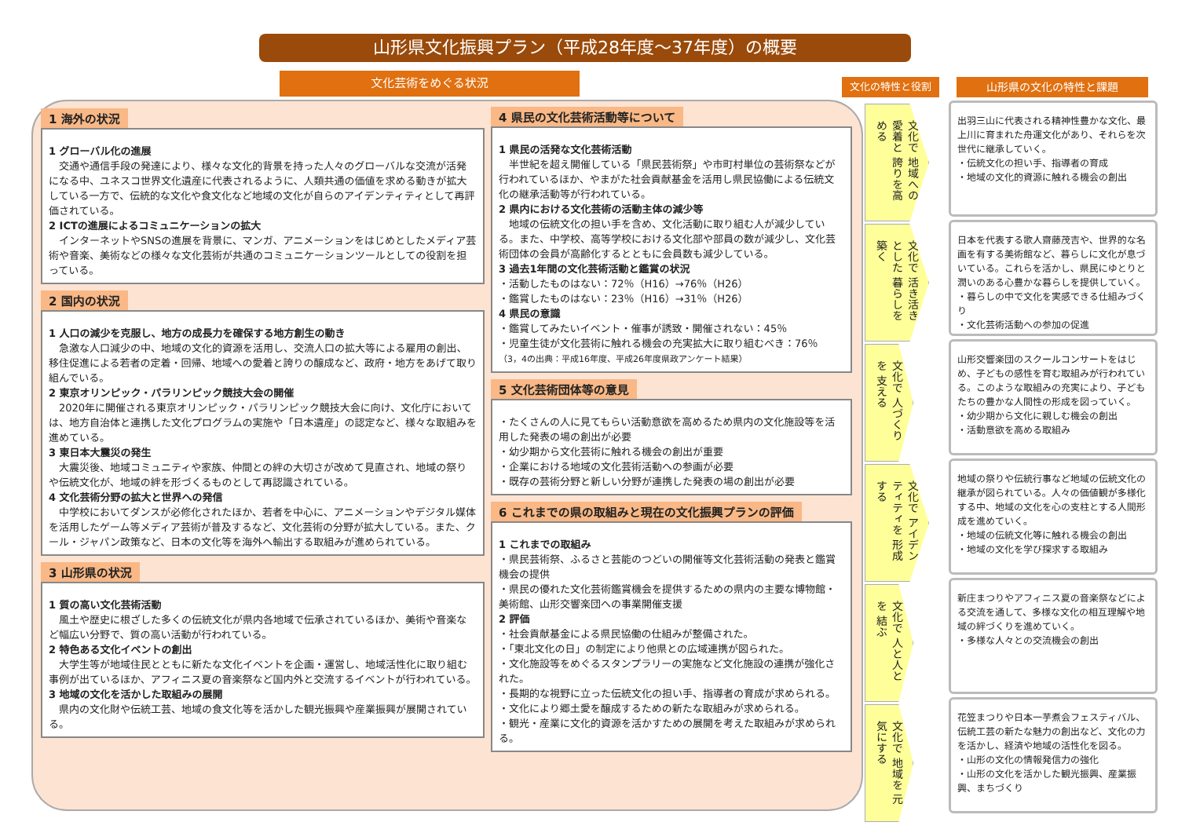山形県文化振興プラン（平成28年度～37年度）の概要
文化芸術をめぐる状況 文化の特性と役割 山形県の文化の特性と課題
1 海外の状況
1 グローバル化の進展
　交通や通信手段の発達により、様々な文化的背景を持った人々のグローバルな交流が活発になる中、ユネスコ世界文化遺産に代表されるように、人類共通の価値を求める動きが拡大している一方で、伝統的な文化や食文化など地域の文化が自らのアイデンティティとして再評価されている。
2 ICTの進展によるコミュニケーションの拡大
　インターネットやSNSの進展を背景に、マンガ、アニメーションをはじめとしたメディア芸術や音楽、美術などの様々な文化芸術が共通のコミュニケーションツールとしての役割を担っている。
2 国内の状況
1 人口の減少を克服し、地方の成長力を確保する地方創生の動き
　急激な人口減少の中、地域の文化的資源を活用し、交流人口の拡大等による雇用の創出、移住促進による若者の定着・回帰、地域への愛着と誇りの醸成など、政府・地方をあげて取り組んでいる。
2 東京オリンピック・パラリンピック競技大会の開催
　2020年に開催される東京オリンピック・パラリンピック競技大会に向け、文化庁においては、地方自治体と連携した文化プログラムの実施や「日本遺産」の認定など、様々な取組みを進めている。
3 東日本大震災の発生
　大震災後、地域コミュニティや家族、仲間との絆の大切さが改めて見直され、地域の祭りや伝統文化が、地域の絆を形づくるものとして再認識されている。
4 文化芸術分野の拡大と世界への発信
　中学校においてダンスが必修化されたほか、若者を中心に、アニメーションやデジタル媒体を活用したゲーム等メディア芸術が普及するなど、文化芸術の分野が拡大している。また、クール・ジャパン政策など、日本の文化等を海外へ輸出する取組みが進められている。
3 山形県の状況
1 質の高い文化芸術活動
　風土や歴史に根ざした多くの伝統文化が県内各地域で伝承されているほか、美術や音楽など幅広い分野で、質の高い活動が行われている。
2 特色ある文化イベントの創出
　大学生等が地域住民とともに新たな文化イベントを企画・運営し、地域活性化に取り組む事例が出ているほか、アフィニス夏の音楽祭など国内外と交流するイベントが行われている。
3 地域の文化を活かした取組みの展開
　県内の文化財や伝統工芸、地域の食文化等を活かした観光振興や産業振興が展開されている。
4 県民の文化芸術活動等について
1 県民の活発な文化芸術活動
　半世紀を超え開催している「県民芸術祭」や市町村単位の芸術祭などが行われているほか、やまがた社会貢献基金を活用し県民協働による伝統文化の継承活動等が行われている。
2 県内における文化芸術の活動主体の減少等
　地域の伝統文化の担い手を含め、文化活動に取り組む人が減少している。また、中学校、高等学校における文化部や部員の数が減少し、文化芸術団体の会員が高齢化するとともに会員数も減少している。
3 過去1年間の文化芸術活動と鑑賞の状況
・活動したものはない：72％（H16）→76％（H26）
・鑑賞したものはない：23％（H16）→31％（H26）
4 県民の意識
・鑑賞してみたいイベント・催事が誘致・開催されない：45％
・児童生徒が文化芸術に触れる機会の充実拡大に取り組むべき：76％
（3，4の出典：平成16年度、平成26年度県政アンケート結果）
5 文化芸術団体等の意見
・たくさんの人に見てもらい活動意欲を高めるため県内の文化施設等を活用した発表の場の創出が必要
・幼少期から文化芸術に触れる機会の創出が重要
・企業における地域の文化芸術活動への参画が必要
・既存の芸術分野と新しい分野が連携した発表の場の創出が必要
6 これまでの県の取組みと現在の文化振興プランの評価
1 これまでの取組み
・県民芸術祭、ふるさと芸能のつどいの開催等文化芸術活動の発表と鑑賞機会の提供
・県民の優れた文化芸術鑑賞機会を提供するための県内の主要な博物館・美術館、山形交響楽団への事業開催支援
2 評価
・社会貢献基金による県民協働の仕組みが整備された。
・「東北文化の日」の制定により他県との広域連携が図られた。
・文化施設等をめぐるスタンプラリーの実施など文化施設の連携が強化された。
・長期的な視野に立った伝統文化の担い手、指導者の育成が求められる。
・文化により郷土愛を醸成するための新たな取組みが求められる。
・観光・産業に文化的資源を活かすための展開を考えた取組みが求められる。
文化で 地域への愛着と 誇りを高める
文化で 活き活きとした 暮らしを築く
文化で 人づくりを 支える
文化で アイデンティティを 形成する
文化で 人と人とを 結ぶ
文化で 地域を 元気にする
出羽三山に代表される精神性豊かな文化、最上川に育まれた舟運文化があり、それらを次世代に継承していく。
・伝統文化の担い手、指導者の育成
・地域の文化的資源に触れる機会の創出
日本を代表する歌人齋藤茂吉や、世界的な名画を有する美術館など、暮らしに文化が息づいている。これらを活かし、県民にゆとりと潤いのある心豊かな暮らしを提供していく。
・暮らしの中で文化を実感できる仕組みづくり
・文化芸術活動への参加の促進
山形交響楽団のスクールコンサートをはじめ、子どもの感性を育む取組みが行われている。このような取組みの充実により、子どもたちの豊かな人間性の形成を図っていく。
・幼少期から文化に親しむ機会の創出
・活動意欲を高める取組み
地域の祭りや伝統行事など地域の伝統文化の継承が図られている。人々の価値観が多様化する中、地域の文化を心の支柱とする人間形成を進めていく。
・地域の伝統文化等に触れる機会の創出
・地域の文化を学び探求する取組み
新庄まつりやアフィニス夏の音楽祭などによる交流を通して、多様な文化の相互理解や地域の絆づくりを進めていく。
・多様な人々との交流機会の創出
花笠まつりや日本一芋煮会フェスティバル、伝統工芸の新たな魅力の創出など、文化の力を活かし、経済や地域の活性化を図る。
・山形の文化の情報発信力の強化
・山形の文化を活かした観光振興、産業振興、まちづくり